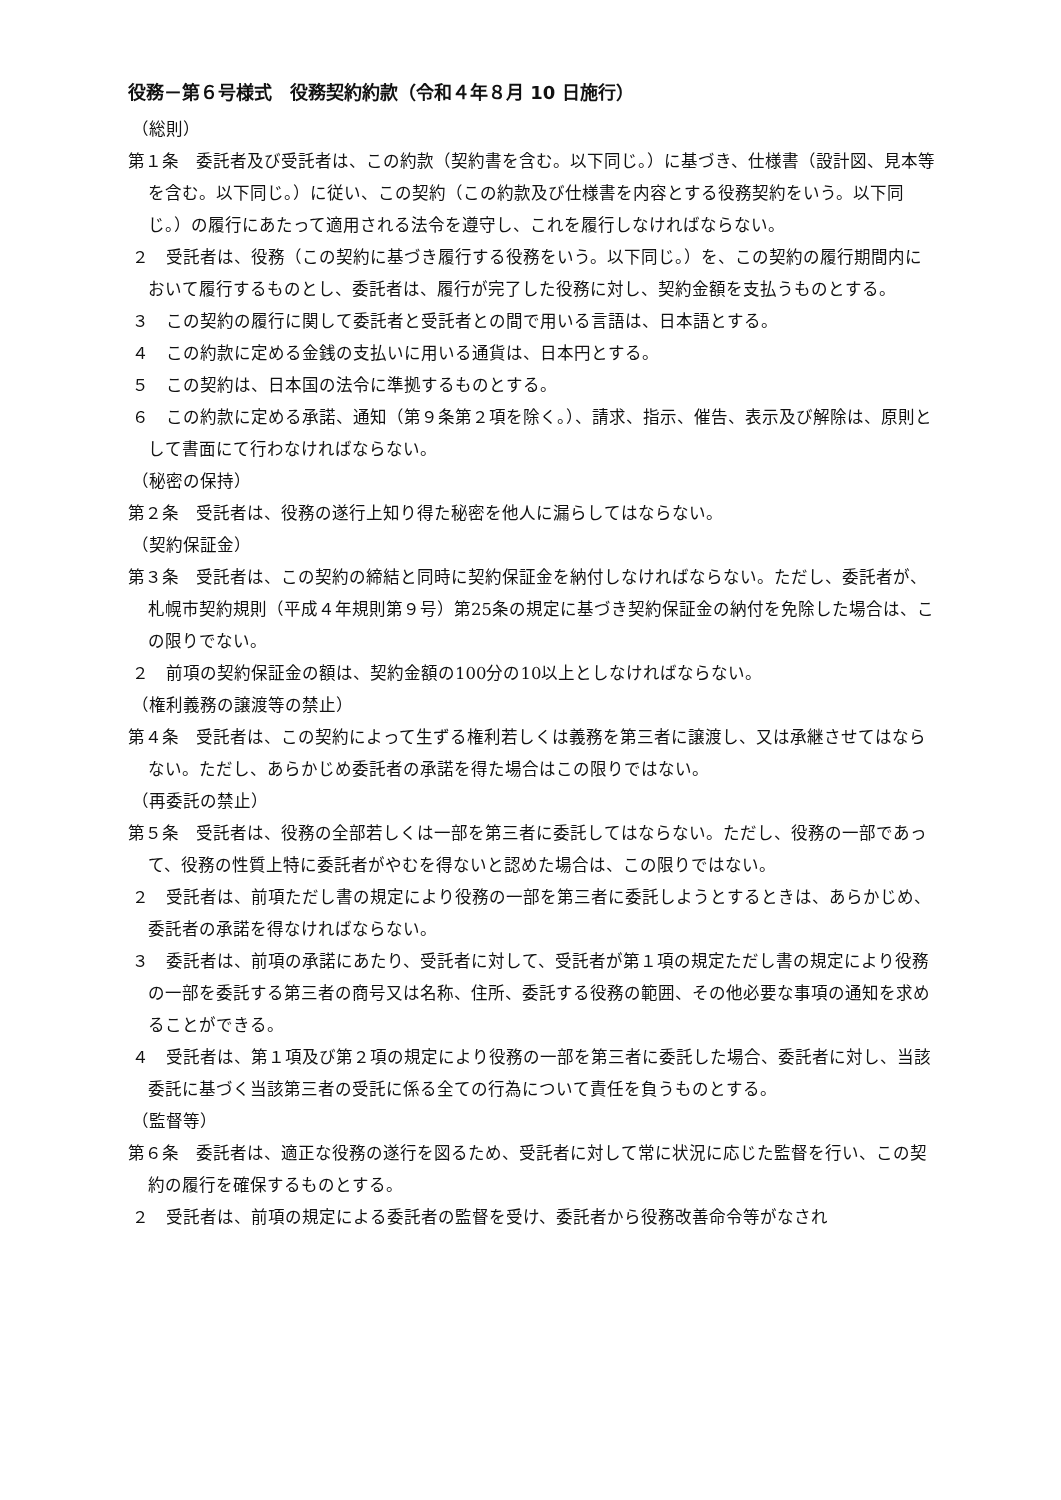役務－第６号様式　役務契約約款（令和４年８月 10 日施行）
（総則）
第１条　委託者及び受託者は、この約款（契約書を含む。以下同じ。）に基づき、仕様書（設計図、見本等を含む。以下同じ。）に従い、この契約（この約款及び仕様書を内容とする役務契約をいう。以下同じ。）の履行にあたって適用される法令を遵守し、これを履行しなければならない。
２　受託者は、役務（この契約に基づき履行する役務をいう。以下同じ。）を、この契約の履行期間内において履行するものとし、委託者は、履行が完了した役務に対し、契約金額を支払うものとする。
３　この契約の履行に関して委託者と受託者との間で用いる言語は、日本語とする。
４　この約款に定める金銭の支払いに用いる通貨は、日本円とする。
５　この契約は、日本国の法令に準拠するものとする。
６　この約款に定める承諾、通知（第９条第２項を除く。）、請求、指示、催告、表示及び解除は、原則として書面にて行わなければならない。
（秘密の保持）
第２条　受託者は、役務の遂行上知り得た秘密を他人に漏らしてはならない。
（契約保証金）
第３条　受託者は、この契約の締結と同時に契約保証金を納付しなければならない。ただし、委託者が、札幌市契約規則（平成４年規則第９号）第25条の規定に基づき契約保証金の納付を免除した場合は、この限りでない。
２　前項の契約保証金の額は、契約金額の100分の10以上としなければならない。
（権利義務の譲渡等の禁止）
第４条　受託者は、この契約によって生ずる権利若しくは義務を第三者に譲渡し、又は承継させてはならない。ただし、あらかじめ委託者の承諾を得た場合はこの限りではない。
（再委託の禁止）
第５条　受託者は、役務の全部若しくは一部を第三者に委託してはならない。ただし、役務の一部であって、役務の性質上特に委託者がやむを得ないと認めた場合は、この限りではない。
２　受託者は、前項ただし書の規定により役務の一部を第三者に委託しようとするときは、あらかじめ、委託者の承諾を得なければならない。
３　委託者は、前項の承諾にあたり、受託者に対して、受託者が第１項の規定ただし書の規定により役務の一部を委託する第三者の商号又は名称、住所、委託する役務の範囲、その他必要な事項の通知を求めることができる。
４　受託者は、第１項及び第２項の規定により役務の一部を第三者に委託した場合、委託者に対し、当該委託に基づく当該第三者の受託に係る全ての行為について責任を負うものとする。
（監督等）
第６条　委託者は、適正な役務の遂行を図るため、受託者に対して常に状況に応じた監督を行い、この契約の履行を確保するものとする。
２　受託者は、前項の規定による委託者の監督を受け、委託者から役務改善命令等がなされ